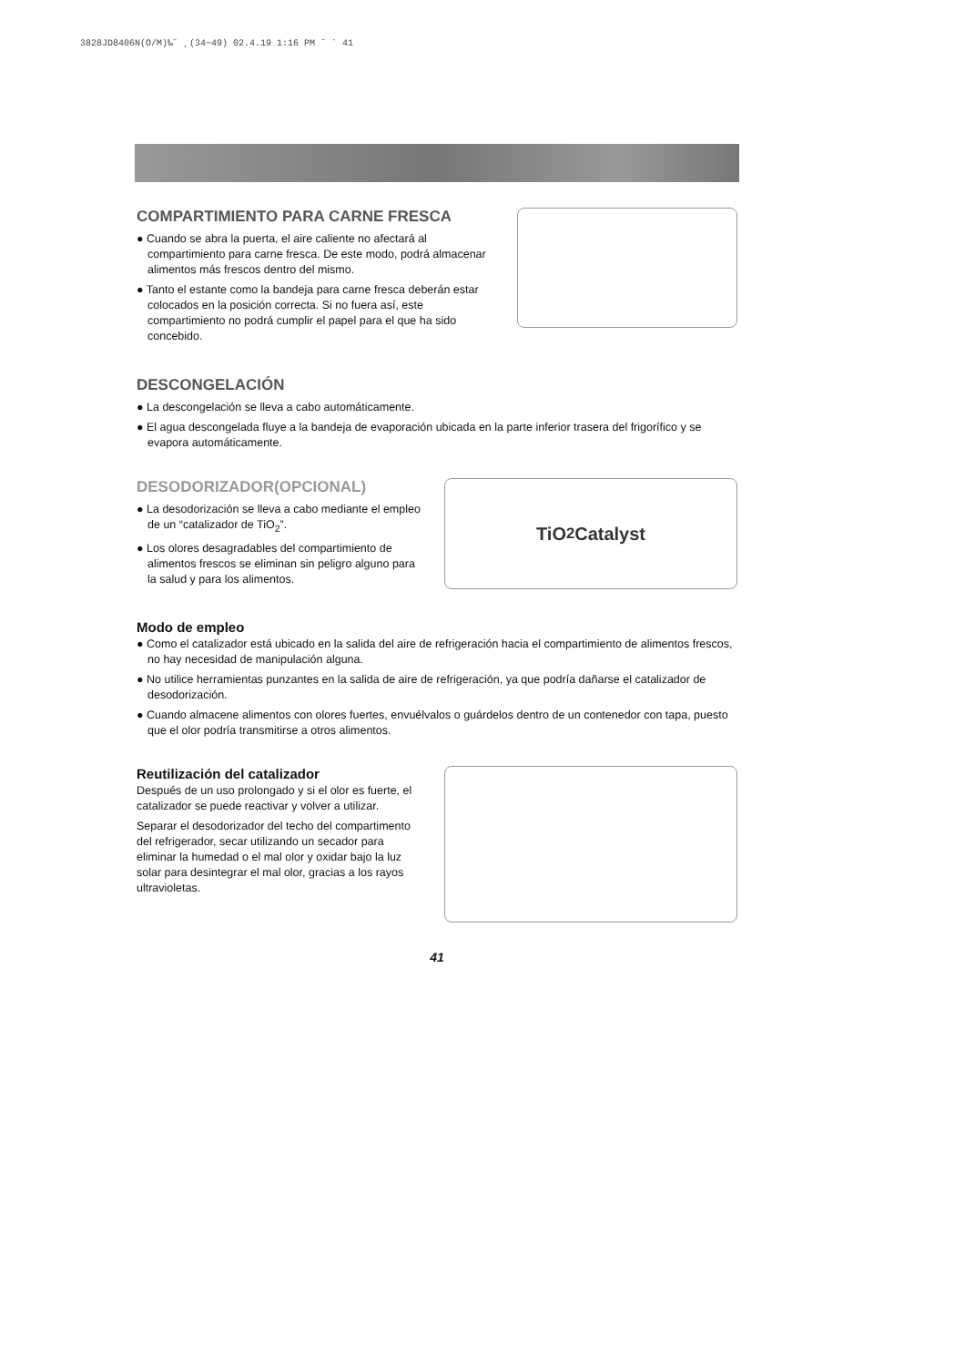3828JD8406N(O/M)‰˝ ¸(34~49) 02.4.19 1:16 PM ˘ ` 41
COMPARTIMIENTO PARA CARNE FRESCA
● Cuando se abra la puerta, el aire caliente no afectará al compartimiento para carne fresca. De este modo, podrá almacenar alimentos más frescos dentro del mismo.
● Tanto el estante como la bandeja para carne fresca deberán estar colocados en la posición correcta. Si no fuera así, este compartimiento no podrá cumplir el papel para el que ha sido concebido.
DESCONGELACIÓN
● La descongelación se lleva a cabo automáticamente.
● El agua descongelada fluye a la bandeja de evaporación ubicada en la parte inferior trasera del frigorífico y se evapora automáticamente.
DESODORIZADOR(OPCIONAL)
● La desodorización se lleva a cabo mediante el empleo de un “catalizador de TiO<sub>2</sub>”.
● Los olores desagradables del compartimiento de alimentos frescos se eliminan sin peligro alguno para la salud y para los alimentos.
TiO<sub>2</sub> Catalyst
Modo de empleo
● Como el catalizador está ubicado en la salida del aire de refrigeración hacia el compartimiento de alimentos frescos, no hay necesidad de manipulación alguna.
● No utilice herramientas punzantes en la salida de aire de refrigeración, ya que podría dañarse el catalizador de desodorización.
● Cuando almacene alimentos con olores fuertes, envuélvalos o guárdelos dentro de un contenedor con tapa, puesto que el olor podría transmitirse a otros alimentos.
Reutilización del catalizador
Después de un uso prolongado y si el olor es fuerte, el catalizador se puede reactivar y volver a utilizar.
Separar el desodorizador del techo del compartimento del refrigerador, secar utilizando un secador para eliminar la humedad o el mal olor y oxidar bajo la luz solar para desintegrar el mal olor, gracias a los rayos ultravioletas.
41